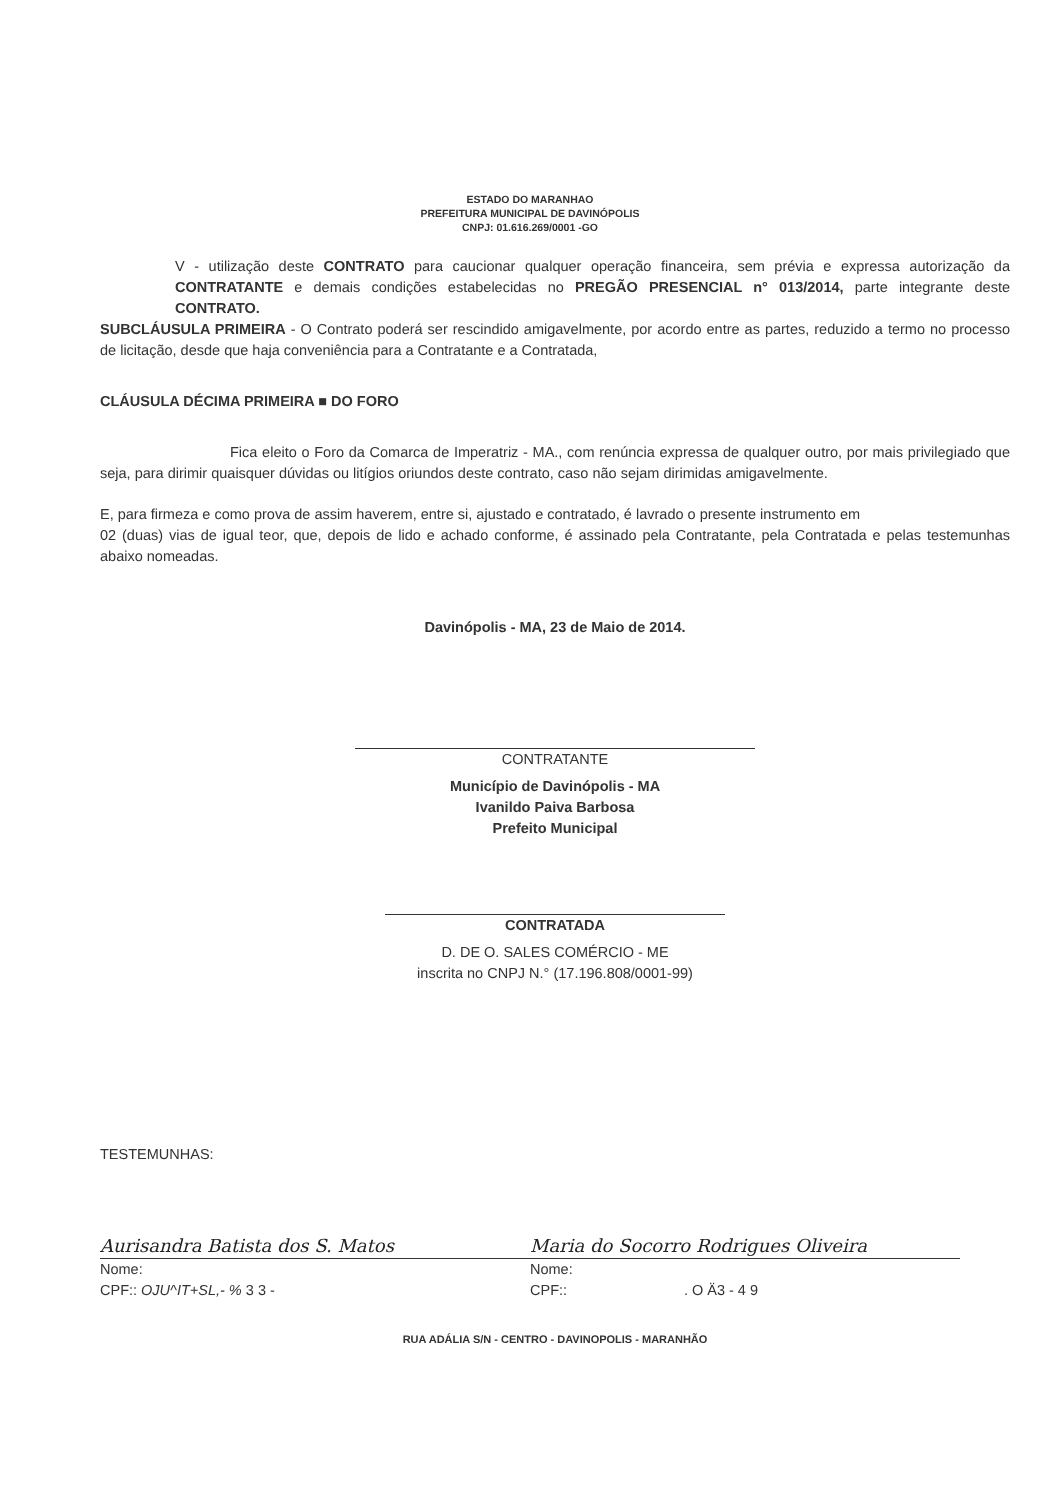ESTADO DO MARANHAO
PREFEITURA MUNICIPAL DE DAVINÓPOLIS
CNPJ: 01.616.269/0001 -GO
V - utilização deste CONTRATO para caucionar qualquer operação financeira, sem prévia e expressa autorização da CONTRATANTE e demais condições estabelecidas no PREGÃO PRESENCIAL n° 013/2014, parte integrante deste CONTRATO.
SUBCLÁUSULA PRIMEIRA - O Contrato poderá ser rescindido amigavelmente, por acordo entre as partes, reduzido a termo no processo de licitação, desde que haja conveniência para a Contratante e a Contratada,
CLÁUSULA DÉCIMA PRIMEIRA ■ DO FORO
Fica eleito o Foro da Comarca de Imperatriz - MA., com renúncia expressa de qualquer outro, por mais privilegiado que seja, para dirimir quaisquer dúvidas ou litígios oriundos deste contrato, caso não sejam dirimidas amigavelmente.
E, para firmeza e como prova de assim haverem, entre si, ajustado e contratado, é lavrado o presente instrumento em
02 (duas) vias de igual teor, que, depois de lido e achado conforme, é assinado pela Contratante, pela Contratada e pelas testemunhas abaixo nomeadas.
Davinópolis - MA, 23 de Maio de 2014.
CONTRATANTE
Município de Davinópolis - MA
Ivanildo Paiva Barbosa
Prefeito Municipal
CONTRATADA
D. DE O. SALES COMÉRCIO - ME
inscrita no CNPJ N.° (17.196.808/0001-99)
TESTEMUNHAS:
Aurisandra Batista dos S. Matos
Nome:
CPF:: OJU^IT+SL,- % 3 3 -
Maria do Socorro Rodrigues Oliveira
Nome:
CPF:: . O Ä3 - 4 9
RUA ADÁLIA S/N - CENTRO - DAVINOPOLIS - MARANHÃO